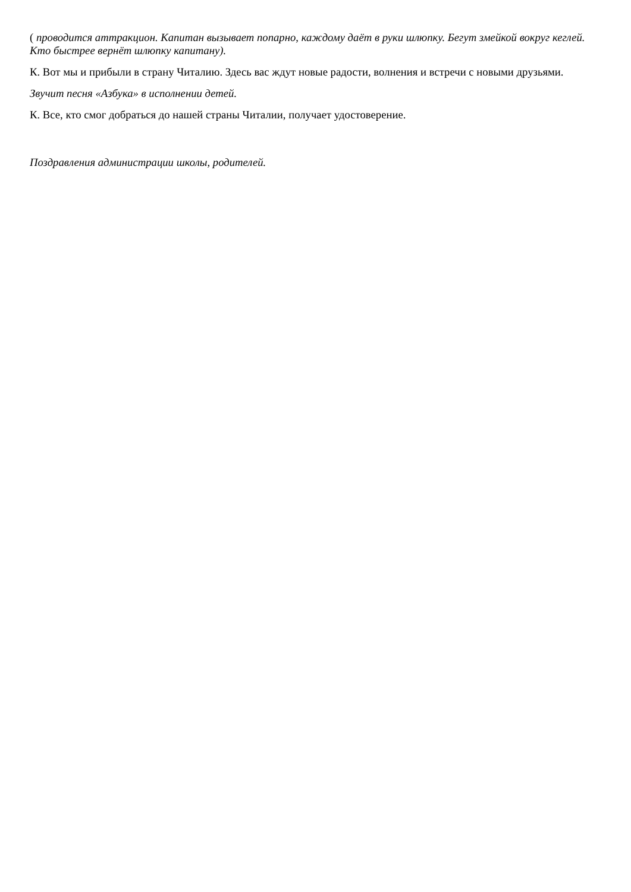( проводится аттракцион. Капитан вызывает попарно, каждому даёт в руки шлюпку. Бегут змейкой вокруг кеглей. Кто быстрее вернёт шлюпку капитану).
К. Вот мы и прибыли в страну Читалию. Здесь вас ждут новые радости, волнения и встречи с новыми друзьями.
Звучит песня «Азбука» в исполнении детей.
К. Все, кто смог добраться до нашей страны Читалии, получает удостоверение.
Поздравления администрации школы, родителей.